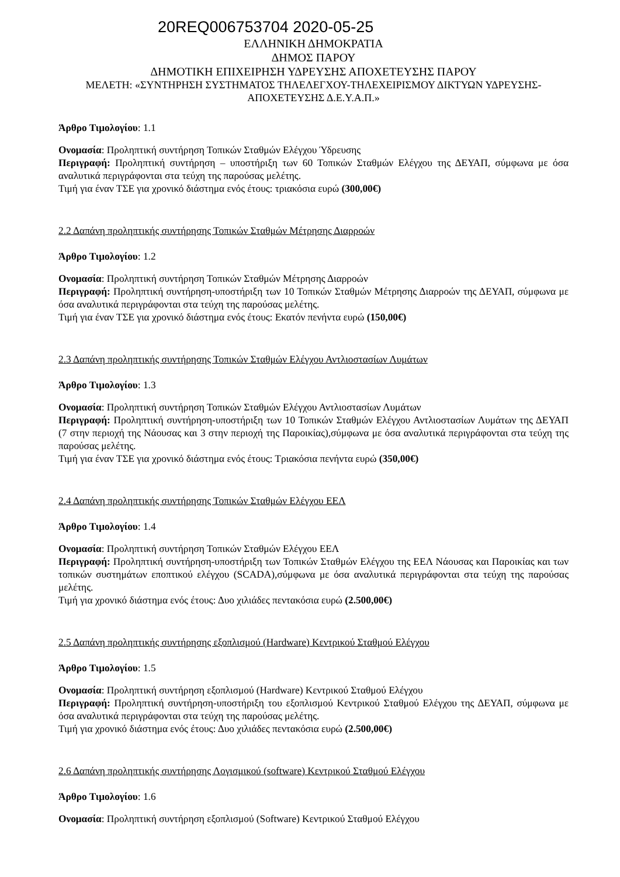20REQ006753704 2020-05-25
ΕΛΛΗΝΙΚΗ ΔΗΜΟΚΡΑΤΙΑ
ΔΗΜΟΣ ΠΑΡΟΥ
ΔΗΜΟΤΙΚΗ ΕΠΙΧΕΙΡΗΣΗ ΥΔΡΕΥΣΗΣ ΑΠΟΧΕΤΕΥΣΗΣ ΠΑΡΟΥ
ΜΕΛΕΤΗ: «ΣΥΝΤΗΡΗΣΗ ΣΥΣΤΗΜΑΤΟΣ ΤΗΛΕΛΕΓΧΟΥ-ΤΗΛΕΧΕΙΡΙΣΜΟΥ ΔΙΚΤΥΩΝ ΥΔΡΕΥΣΗΣ-ΑΠΟΧΕΤΕΥΣΗΣ Δ.Ε.Υ.Α.Π.»
Άρθρο Τιμολογίου: 1.1
Ονομασία: Προληπτική συντήρηση Τοπικών Σταθμών Ελέγχου Ύδρευσης
Περιγραφή: Προληπτική συντήρηση – υποστήριξη των 60 Τοπικών Σταθμών Ελέγχου της ΔΕΥΑΠ, σύμφωνα με όσα αναλυτικά περιγράφονται στα τεύχη της παρούσας μελέτης.
Τιμή για έναν ΤΣΕ για χρονικό διάστημα ενός έτους: τριακόσια ευρώ (300,00€)
2.2 Δαπάνη προληπτικής συντήρησης Τοπικών Σταθμών Μέτρησης Διαρροών
Άρθρο Τιμολογίου: 1.2
Ονομασία: Προληπτική συντήρηση Τοπικών Σταθμών Μέτρησης Διαρροών
Περιγραφή: Προληπτική συντήρηση-υποστήριξη των 10 Τοπικών Σταθμών Μέτρησης Διαρροών της ΔΕΥΑΠ, σύμφωνα με όσα αναλυτικά περιγράφονται στα τεύχη της παρούσας μελέτης.
Τιμή για έναν ΤΣΕ για χρονικό διάστημα ενός έτους: Εκατόν πενήντα ευρώ (150,00€)
2.3 Δαπάνη προληπτικής συντήρησης Τοπικών Σταθμών Ελέγχου Αντλιοστασίων Λυμάτων
Άρθρο Τιμολογίου: 1.3
Ονομασία: Προληπτική συντήρηση Τοπικών Σταθμών Ελέγχου Αντλιοστασίων Λυμάτων
Περιγραφή: Προληπτική συντήρηση-υποστήριξη των 10 Τοπικών Σταθμών Ελέγχου Αντλιοστασίων Λυμάτων της ΔΕΥΑΠ (7 στην περιοχή της Νάουσας και 3 στην περιοχή της Παροικίας),σύμφωνα με όσα αναλυτικά περιγράφονται στα τεύχη της παρούσας μελέτης.
Τιμή για έναν ΤΣΕ για χρονικό διάστημα ενός έτους: Τριακόσια πενήντα ευρώ (350,00€)
2.4 Δαπάνη προληπτικής συντήρησης Τοπικών Σταθμών Ελέγχου ΕΕΛ
Άρθρο Τιμολογίου: 1.4
Ονομασία: Προληπτική συντήρηση Τοπικών Σταθμών Ελέγχου ΕΕΛ
Περιγραφή: Προληπτική συντήρηση-υποστήριξη των Τοπικών Σταθμών Ελέγχου της ΕΕΛ Νάουσας και Παροικίας και των τοπικών συστημάτων εποπτικού ελέγχου (SCADA),σύμφωνα με όσα αναλυτικά περιγράφονται στα τεύχη της παρούσας μελέτης.
Τιμή για χρονικό διάστημα ενός έτους: Δυο χιλιάδες πεντακόσια ευρώ (2.500,00€)
2.5 Δαπάνη προληπτικής συντήρησης εξοπλισμού (Hardware) Κεντρικού Σταθμού Ελέγχου
Άρθρο Τιμολογίου: 1.5
Ονομασία: Προληπτική συντήρηση εξοπλισμού (Hardware) Κεντρικού Σταθμού Ελέγχου
Περιγραφή: Προληπτική συντήρηση-υποστήριξη του εξοπλισμού Κεντρικού Σταθμού Ελέγχου της ΔΕΥΑΠ, σύμφωνα με όσα αναλυτικά περιγράφονται στα τεύχη της παρούσας μελέτης.
Τιμή για χρονικό διάστημα ενός έτους: Δυο χιλιάδες πεντακόσια ευρώ (2.500,00€)
2.6 Δαπάνη προληπτικής συντήρησης Λογισμικού (software) Κεντρικού Σταθμού Ελέγχου
Άρθρο Τιμολογίου: 1.6
Ονομασία: Προληπτική συντήρηση εξοπλισμού (Software) Κεντρικού Σταθμού Ελέγχου